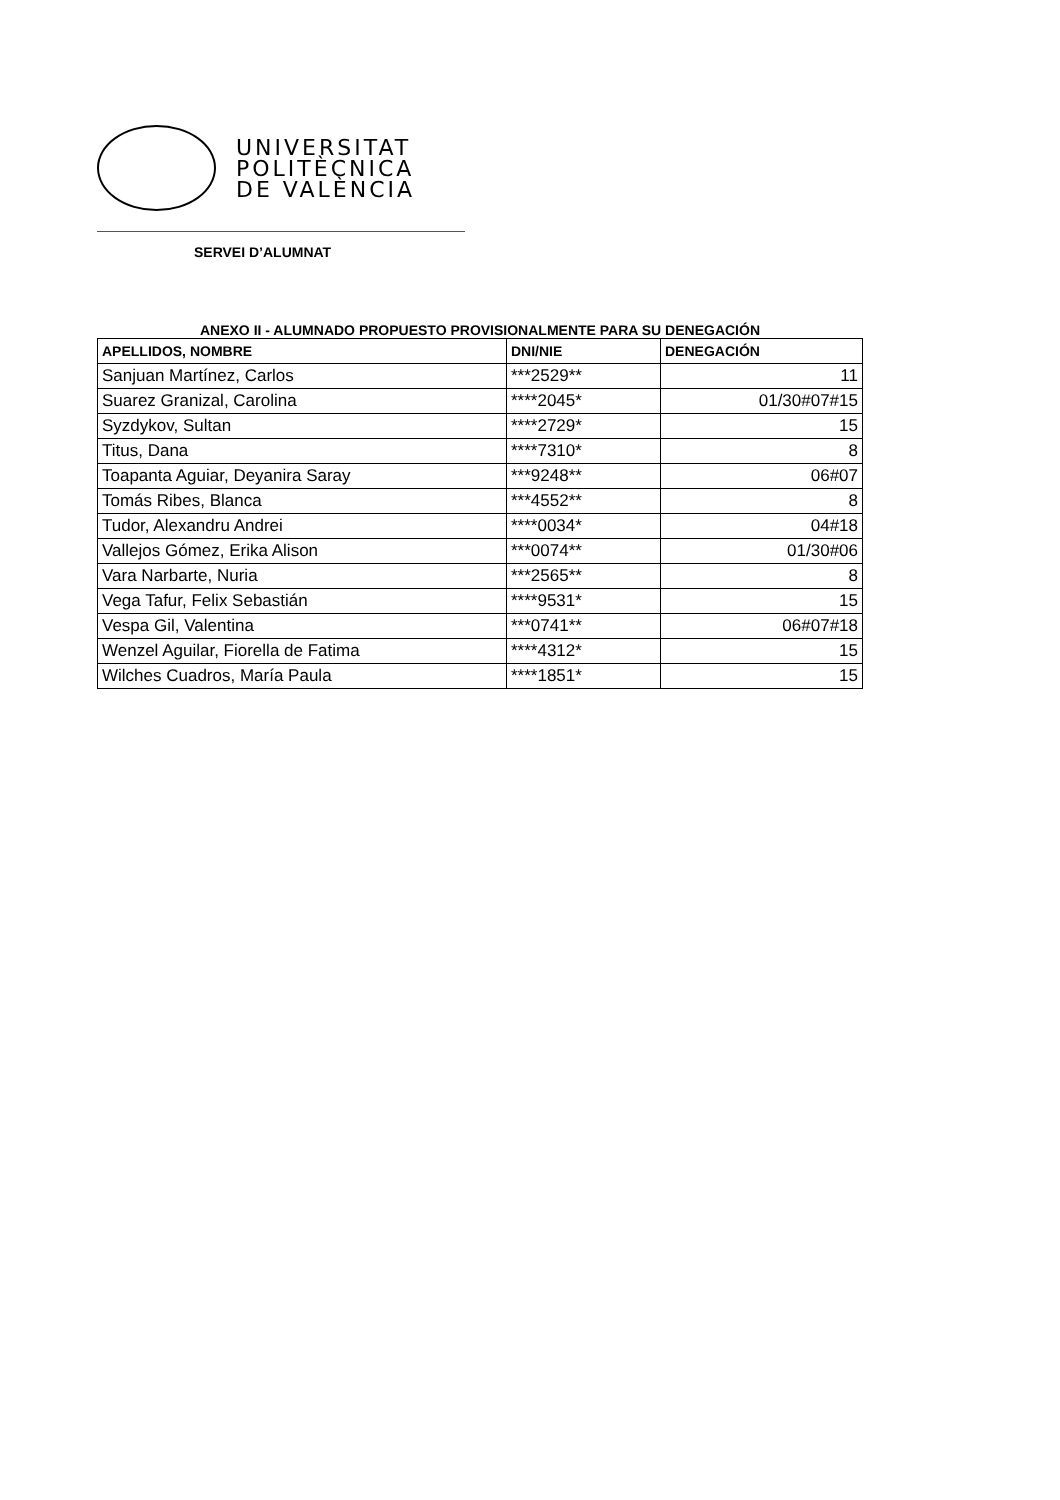UNIVERSITAT
POLITÈCNICA
DE VALÈNCIA
SERVEI D’ALUMNAT
ANEXO II - ALUMNADO PROPUESTO PROVISIONALMENTE PARA SU DENEGACIÓN
| APELLIDOS, NOMBRE | DNI/NIE | DENEGACIÓN |
| --- | --- | --- |
| Sanjuan Martínez, Carlos | ***2529** | 11 |
| Suarez Granizal, Carolina | ****2045* | 01/30#07#15 |
| Syzdykov, Sultan | ****2729* | 15 |
| Titus, Dana | ****7310* | 8 |
| Toapanta Aguiar, Deyanira Saray | ***9248** | 06#07 |
| Tomás Ribes, Blanca | ***4552** | 8 |
| Tudor, Alexandru Andrei | ****0034* | 04#18 |
| Vallejos Gómez, Erika Alison | ***0074** | 01/30#06 |
| Vara Narbarte, Nuria | ***2565** | 8 |
| Vega Tafur, Felix Sebastián | ****9531* | 15 |
| Vespa Gil, Valentina | ***0741** | 06#07#18 |
| Wenzel Aguilar, Fiorella de Fatima | ****4312* | 15 |
| Wilches Cuadros, María Paula | ****1851* | 15 |